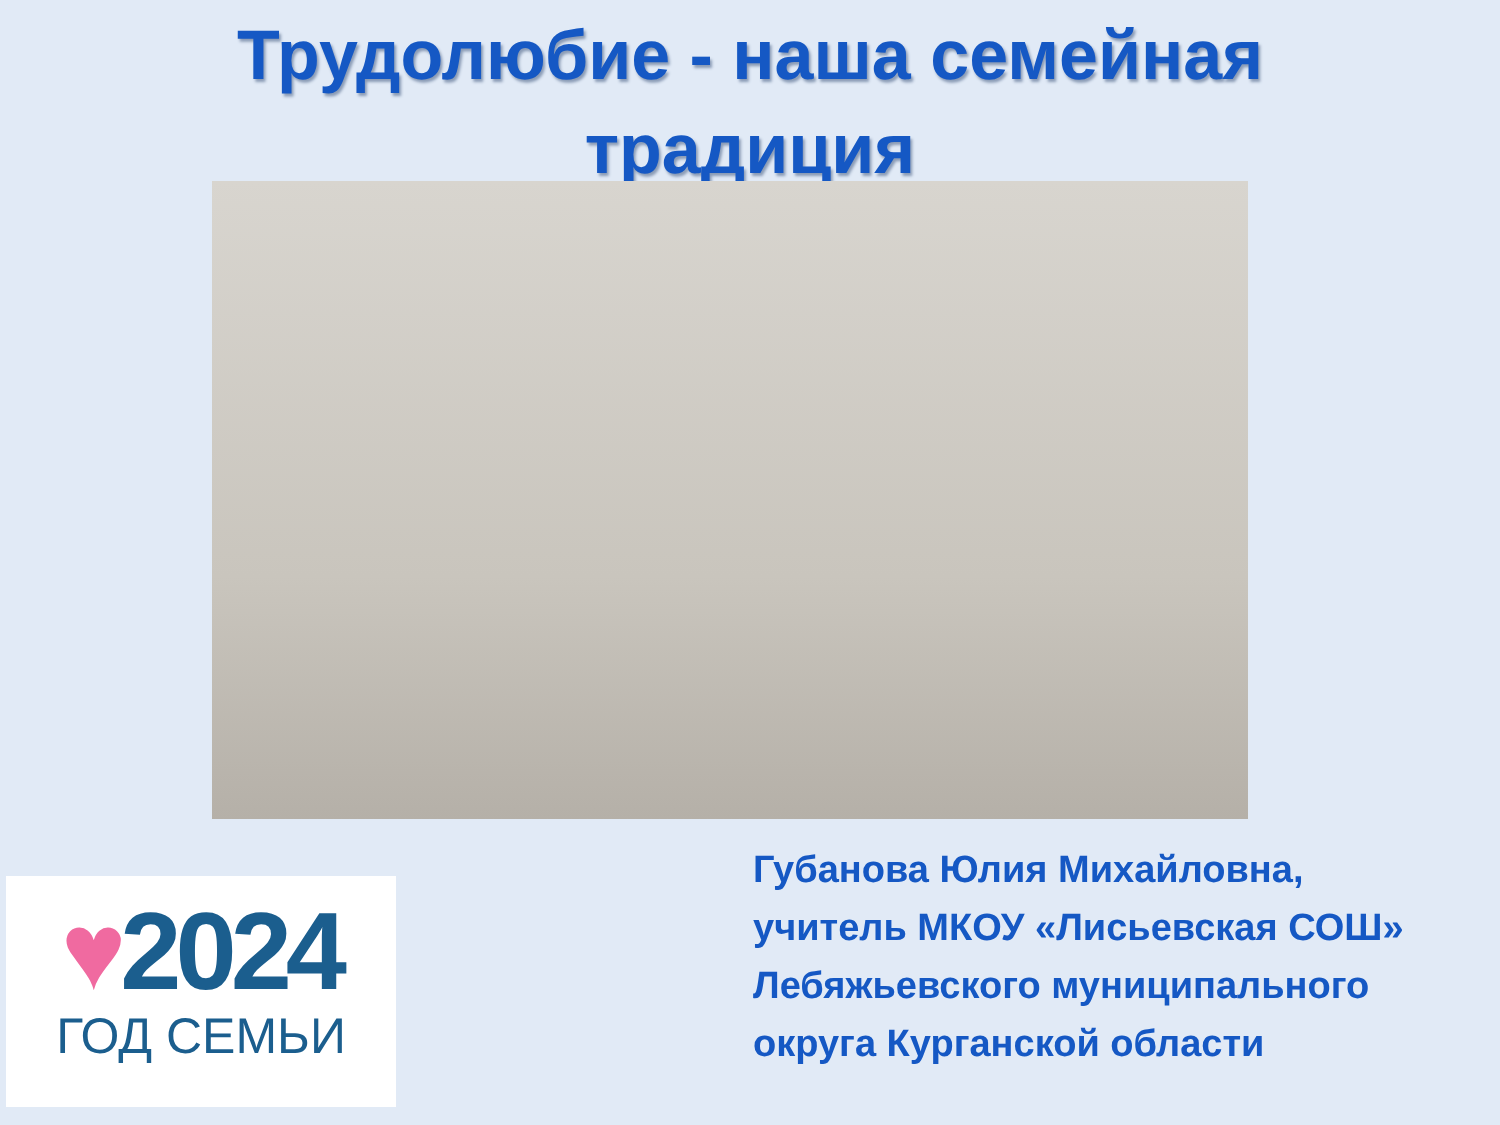Трудолюбие - наша семейная
традиция
♥2024
ГОД СЕМЬИ
Губанова Юлия Михайловна,
учитель МКОУ «Лисьевская СОШ»
Лебяжьевского муниципального
округа Курганской области